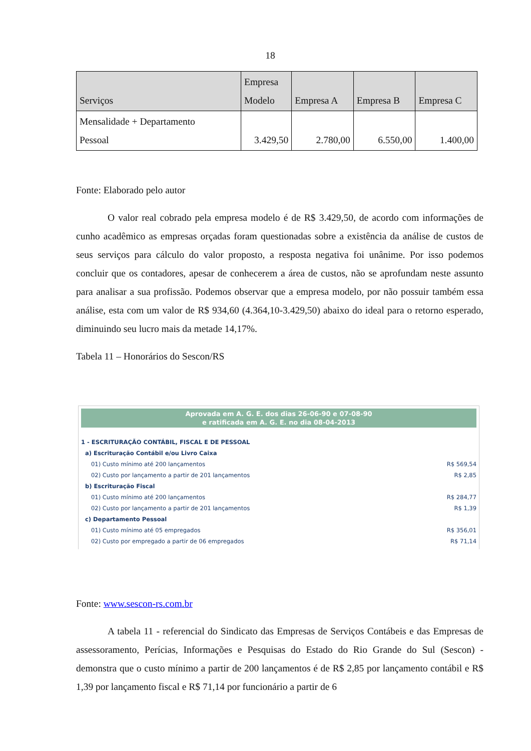18
| Serviços | Empresa Modelo | Empresa A | Empresa B | Empresa C |
| --- | --- | --- | --- | --- |
| Mensalidade + Departamento Pessoal | 3.429,50 | 2.780,00 | 6.550,00 | 1.400,00 |
Fonte: Elaborado pelo autor
O valor real cobrado pela empresa modelo é de R$ 3.429,50, de acordo com informações de cunho acadêmico as empresas orçadas foram questionadas sobre a existência da análise de custos de seus serviços para cálculo do valor proposto, a resposta negativa foi unânime. Por isso podemos concluir que os contadores, apesar de conhecerem a área de custos, não se aprofundam neste assunto para analisar a sua profissão. Podemos observar que a empresa modelo, por não possuir também essa análise, esta com um valor de R$ 934,60 (4.364,10-3.429,50) abaixo do ideal para o retorno esperado, diminuindo seu lucro mais da metade 14,17%.
Tabela 11 – Honorários do Sescon/RS
Aprovada em A. G. E. dos dias 26-06-90 e 07-08-90
e ratificada em A. G. E. no dia 08-04-2013
| 1 - ESCRITURAÇÃO CONTÁBIL, FISCAL E DE PESSOAL | |
| a) Escrituração Contábil e/ou Livro Caixa | |
| 01) Custo mínimo até 200 lançamentos | R$ 569,54 |
| 02) Custo por lançamento a partir de 201 lançamentos | R$ 2,85 |
| b) Escrituração Fiscal | |
| 01) Custo mínimo até 200 lançamentos | R$ 284,77 |
| 02) Custo por lançamento a partir de 201 lançamentos | R$ 1,39 |
| c) Departamento Pessoal | |
| 01) Custo mínimo até 05 empregados | R$ 356,01 |
| 02) Custo por empregado a partir de 06 empregados | R$ 71,14 |
Fonte: www.sescon-rs.com.br
A tabela 11 - referencial do Sindicato das Empresas de Serviços Contábeis e das Empresas de assessoramento, Perícias, Informações e Pesquisas do Estado do Rio Grande do Sul (Sescon) - demonstra que o custo mínimo a partir de 200 lançamentos é de R$ 2,85 por lançamento contábil e R$ 1,39 por lançamento fiscal e R$ 71,14 por funcionário a partir de 6